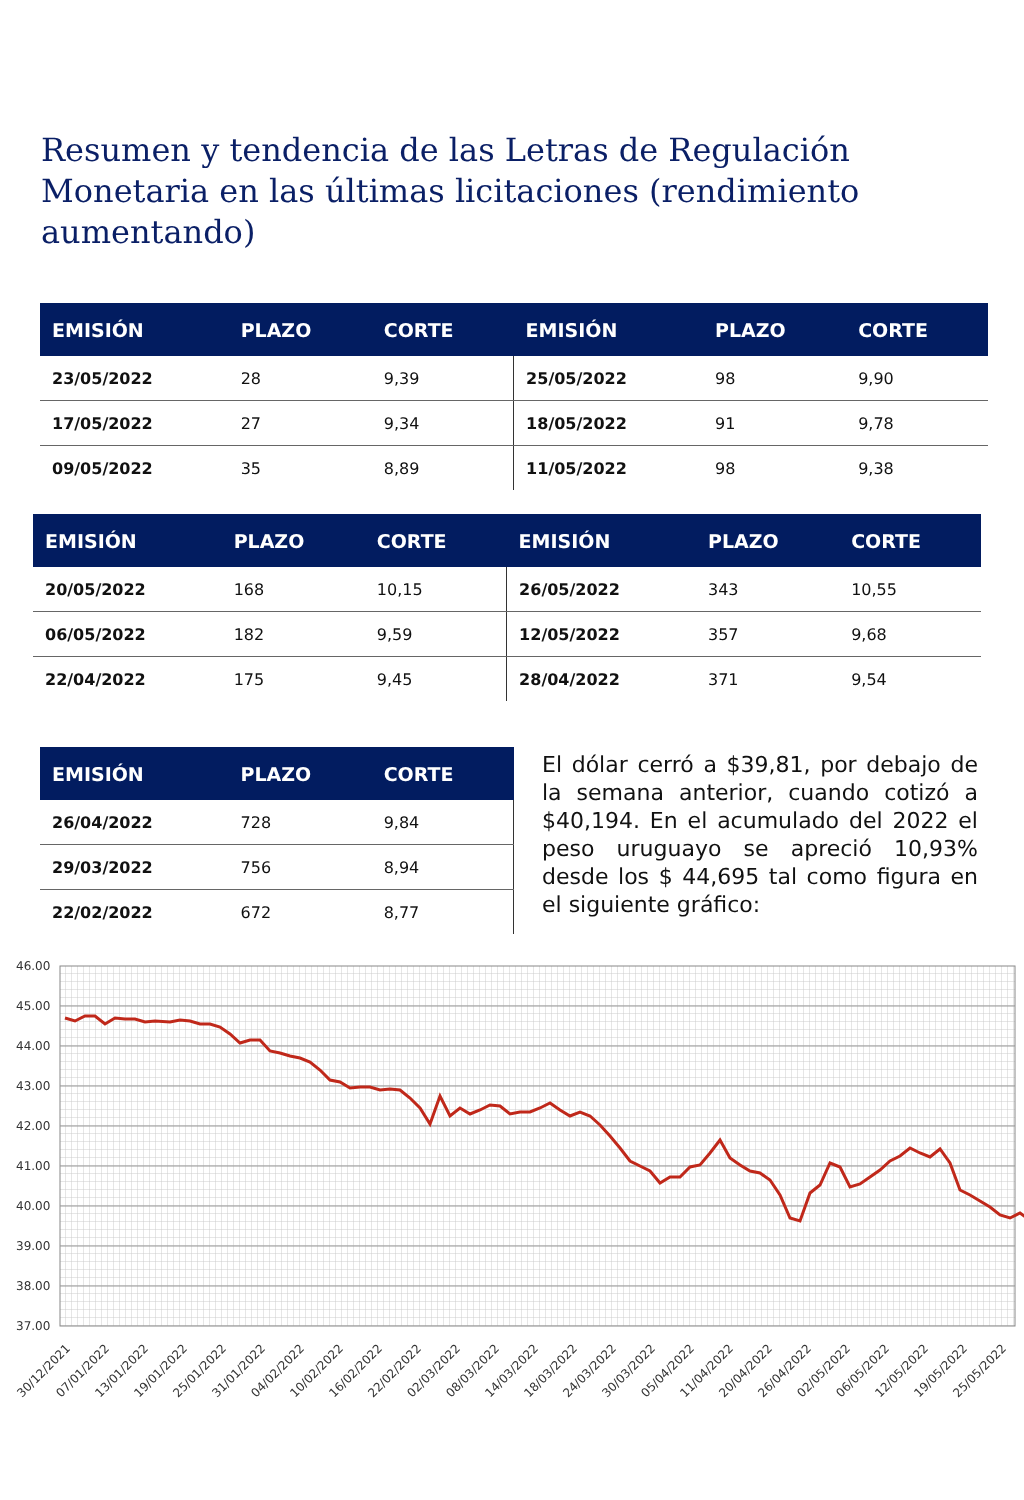Resumen y tendencia de las Letras de Regulación Monetaria en las últimas licitaciones (rendimiento aumentando)
| EMISIÓN | PLAZO | CORTE | EMISIÓN | PLAZO | CORTE |
| --- | --- | --- | --- | --- | --- |
| 23/05/2022 | 28 | 9,39 | 25/05/2022 | 98 | 9,90 |
| 17/05/2022 | 27 | 9,34 | 18/05/2022 | 91 | 9,78 |
| 09/05/2022 | 35 | 8,89 | 11/05/2022 | 98 | 9,38 |
| EMISIÓN | PLAZO | CORTE | EMISIÓN | PLAZO | CORTE |
| --- | --- | --- | --- | --- | --- |
| 20/05/2022 | 168 | 10,15 | 26/05/2022 | 343 | 10,55 |
| 06/05/2022 | 182 | 9,59 | 12/05/2022 | 357 | 9,68 |
| 22/04/2022 | 175 | 9,45 | 28/04/2022 | 371 | 9,54 |
| EMISIÓN | PLAZO | CORTE |
| --- | --- | --- |
| 26/04/2022 | 728 | 9,84 |
| 29/03/2022 | 756 | 8,94 |
| 22/02/2022 | 672 | 8,77 |
El dólar cerró a $39,81, por debajo de la semana anterior, cuando cotizó a $40,194. En el acumulado del 2022 el peso uruguayo se apreció 10,93% desde los $ 44,695 tal como figura en el siguiente gráfico:
46.00
45.00
44.00
43.00
42.00
41.00
40.00
39.00
38.00
37.00
30/12/2021
07/01/2022
13/01/2022
19/01/2022
25/01/2022
31/01/2022
04/02/2022
10/02/2022
16/02/2022
22/02/2022
02/03/2022
08/03/2022
14/03/2022
18/03/2022
24/03/2022
30/03/2022
05/04/2022
11/04/2022
20/04/2022
26/04/2022
02/05/2022
06/05/2022
12/05/2022
19/05/2022
25/05/2022